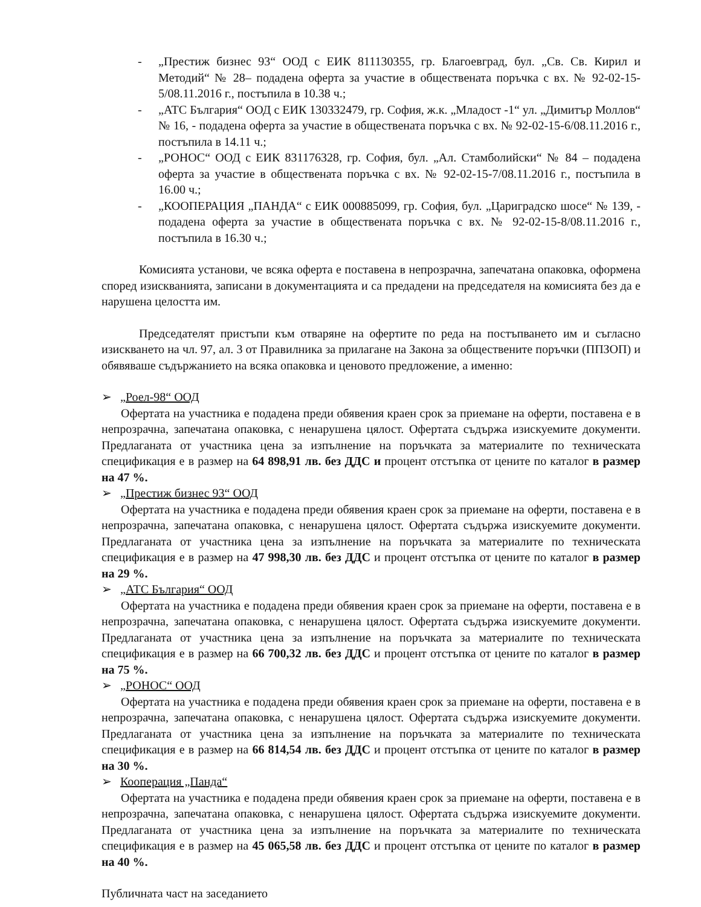- „Престиж бизнес 93“ ООД с ЕИК 811130355, гр. Благоевград, бул. „Св. Св. Кирил и Методий“ № 28– подадена оферта за участие в обществената поръчка с вх. № 92-02-15-5/08.11.2016 г., постъпила в 10.38 ч.;
- „АТС България“ ООД с ЕИК 130332479, гр. София, ж.к. „Младост -1“ ул. „Димитър Моллов“ № 16, - подадена оферта за участие в обществената поръчка с вх. № 92-02-15-6/08.11.2016 г., постъпила в 14.11 ч.;
- „РОНОС“ ООД с ЕИК 831176328, гр. София, бул. „Ал. Стамболийски“ № 84 – подадена оферта за участие в обществената поръчка с вх. № 92-02-15-7/08.11.2016 г., постъпила в 16.00 ч.;
- „КООПЕРАЦИЯ „ПАНДА“ с ЕИК 000885099, гр. София, бул. „Цариградско шосе“ № 139, - подадена оферта за участие в обществената поръчка с вх. № 92-02-15-8/08.11.2016 г., постъпила в 16.30 ч.;
Комисията установи, че всяка оферта е поставена в непрозрачна, запечатана опаковка, оформена според изискванията, записани в документацията и са предадени на председателя на комисията без да е нарушена целостта им.
Председателят пристъпи към отваряне на офертите по реда на постъпването им и съгласно изискването на чл. 97, ал. 3 от Правилника за прилагане на Закона за обществените поръчки (ППЗОП) и обявяваше съдържанието на всяка опаковка и ценовото предложение, а именно:
➢ „Роел-98“ ООД
Офертата на участника е подадена преди обявения краен срок за приемане на оферти, поставена е в непрозрачна, запечатана опаковка, с ненарушена цялост. Офертата съдържа изискуемите документи. Предлаганата от участника цена за изпълнение на поръчката за материалите по техническата спецификация е в размер на 64 898,91 лв. без ДДС и процент отстъпка от цените по каталог в размер на 47 %.
➢ „Престиж бизнес 93“ ООД
Офертата на участника е подадена преди обявения краен срок за приемане на оферти, поставена е в непрозрачна, запечатана опаковка, с ненарушена цялост. Офертата съдържа изискуемите документи. Предлаганата от участника цена за изпълнение на поръчката за материалите по техническата спецификация е в размер на 47 998,30 лв. без ДДС и процент отстъпка от цените по каталог в размер на 29 %.
➢ „АТС България“ ООД
Офертата на участника е подадена преди обявения краен срок за приемане на оферти, поставена е в непрозрачна, запечатана опаковка, с ненарушена цялост. Офертата съдържа изискуемите документи. Предлаганата от участника цена за изпълнение на поръчката за материалите по техническата спецификация е в размер на 66 700,32 лв. без ДДС и процент отстъпка от цените по каталог в размер на 75 %.
➢ „РОНОС“ ООД
Офертата на участника е подадена преди обявения краен срок за приемане на оферти, поставена е в непрозрачна, запечатана опаковка, с ненарушена цялост. Офертата съдържа изискуемите документи. Предлаганата от участника цена за изпълнение на поръчката за материалите по техническата спецификация е в размер на 66 814,54 лв. без ДДС и процент отстъпка от цените по каталог в размер на 30 %.
➢ Кооперация „Панда“
Офертата на участника е подадена преди обявения краен срок за приемане на оферти, поставена е в непрозрачна, запечатана опаковка, с ненарушена цялост. Офертата съдържа изискуемите документи. Предлаганата от участника цена за изпълнение на поръчката за материалите по техническата спецификация е в размер на 45 065,58 лв. без ДДС и процент отстъпка от цените по каталог в размер на 40 %.
Публичната част на заседанието